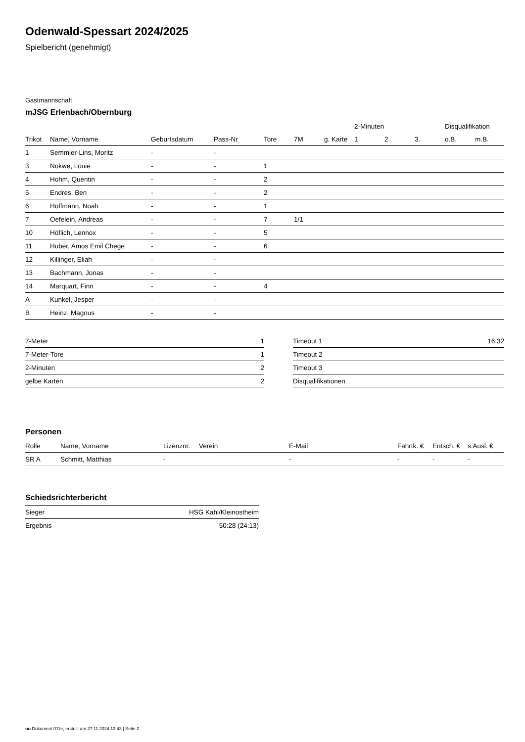Odenwald-Spessart 2024/2025
Spielbericht (genehmigt)
Gastmannschaft
mJSG Erlenbach/Obernburg
| | | | | | | | 2-Minuten | | | Disqualifikation | |
| --- | --- | --- | --- | --- | --- | --- | --- | --- | --- | --- | --- |
| Trikot | Name, Vorname | Geburtsdatum | Pass-Nr | Tore | 7M | g. Karte | 1. | 2. | 3. | o.B. | m.B. |
| 1 | Semmler-Lins, Moritz | - | - | | | | | | | | |
| 3 | Nokwe, Louie | - | - | 1 | | | | | | | |
| 4 | Hohm, Quentin | - | - | 2 | | | | | | | |
| 5 | Endres, Ben | - | - | 2 | | | | | | | |
| 6 | Hoffmann, Noah | - | - | 1 | | | | | | | |
| 7 | Oefelein, Andreas | - | - | 7 | 1/1 | | | | | | |
| 10 | Höflich, Lennox | - | - | 5 | | | | | | | |
| 11 | Huber, Amos Emil Chege | - | - | 6 | | | | | | | |
| 12 | Killinger, Eliah | - | - | | | | | | | | |
| 13 | Bachmann, Jonas | - | - | | | | | | | | |
| 14 | Marquart, Finn | - | - | 4 | | | | | | | |
| A | Kunkel, Jesper | - | - | | | | | | | | |
| B | Heinz, Magnus | - | - | | | | | | | | |
| 7-Meter | 1 |
| 7-Meter-Tore | 1 |
| 2-Minuten | 2 |
| gelbe Karten | 2 |
| Timeout 1 | 16:32 |
| Timeout 2 | |
| Timeout 3 | |
| Disqualifikationen | |
Personen
| Rolle | Name, Vorname | Lizenznr. | Verein | E-Mail | Fahrtk. € | Entsch. € | s.Ausl. € |
| --- | --- | --- | --- | --- | --- | --- | --- |
| SR A | Schmitt, Matthias | - | | - | - | - | - |
Schiedsrichterbericht
| Sieger | HSG Kahl/Kleinostheim |
| Ergebnis | 50:28 (24:13) |
nu.Dokument 011e, erstellt am 27.11.2024 12:43 | Seite 2